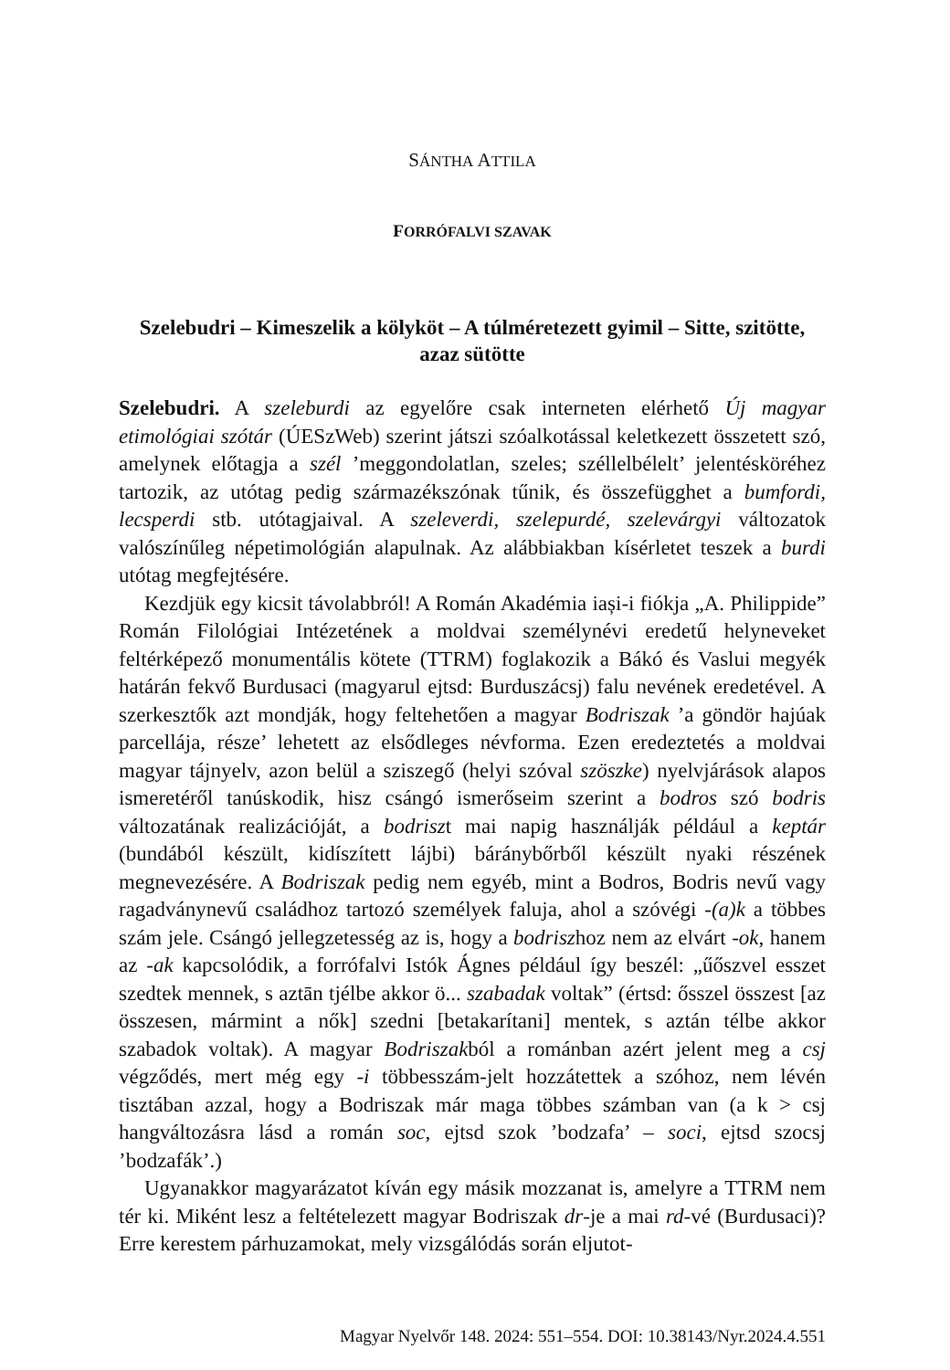SÁNTHA ATTILA
FORRÓFALVI SZAVAK
Szelebudri – Kimeszelik a kölyköt – A túlméretezett gyimil – Sitte, szitötte, azaz sütötte
Szelebudri. A szeleburdi az egyelőre csak interneten elérhető Új magyar etimológiai szótár (ÚESzWeb) szerint játszi szóalkotással keletkezett összetett szó, amelynek előtagja a szél ’meggondolatlan, szeles; széllelbélelt’ jelentésköréhez tartozik, az utótag pedig származékszónak tűnik, és összefügghet a bumfordi, lecsperdi stb. utótagjaival. A szeleverdi, szelepurdé, szelevárgyi változatok valószínűleg népetimológián alapulnak. Az alábbiakban kísérletet teszek a burdi utótag megfejtésére.
Kezdjük egy kicsit távolabbról! A Román Akadémia iași-i fiókja „A. Philippide” Román Filológiai Intézetének a moldvai személynévi eredetű helyneveket feltérképező monumentális kötete (TTRM) foglakozik a Bákó és Vaslui megyék határán fekvő Burdusaci (magyarul ejtsd: Burduszácsj) falu nevének eredetével. A szerkesztők azt mondják, hogy feltehetően a magyar Bodriszak ’a göndör hajúak parcellája, része’ lehetett az elsődleges névforma. Ezen eredeztetés a moldvai magyar tájnyelv, azon belül a sziszegő (helyi szóval szöszke) nyelvjárások alapos ismeretéről tanúskodik, hisz csángó ismerőseim szerint a bodros szó bodris változatának realizációját, a bodriszt mai napig használják például a keptár (bundából készült, kidíszített lájbi) báránybőrből készült nyaki részének megnevezésére. A Bodriszak pedig nem egyéb, mint a Bodros, Bodris nevű vagy ragadványnevű családhoz tartozó személyek faluja, ahol a szóvégi -(a)k a többes szám jele. Csángó jellegzetesség az is, hogy a bodriszhoz nem az elvárt -ok, hanem az -ak kapcsolódik, a forrófalvi Istók Ágnes például így beszél: „űőszvel esszet szedtek mennek, s aztān tjélbe akkor ö... szabadak voltak” (értsd: ősszel összest [az összesen, mármint a nők] szedni [betakarítani] mentek, s aztán télbe akkor szabadok voltak). A magyar Bodriszakból a románban azért jelent meg a csj végződés, mert még egy -i többesszám-jelt hozzátettek a szóhoz, nem lévén tisztában azzal, hogy a Bodriszak már maga többes számban van (a k > csj hangváltozásra lásd a román soc, ejtsd szok ’bodzafa’ – soci, ejtsd szocsj ’bodzafák’.)
Ugyanakkor magyarázatot kíván egy másik mozzanat is, amelyre a TTRM nem tér ki. Miként lesz a feltételezett magyar Bodriszak dr-je a mai rd-vé (Burdusaci)? Erre kerestem párhuzamokat, mely vizsgálódás során eljutot-
Magyar Nyelvőr 148. 2024: 551–554. DOI: 10.38143/Nyr.2024.4.551